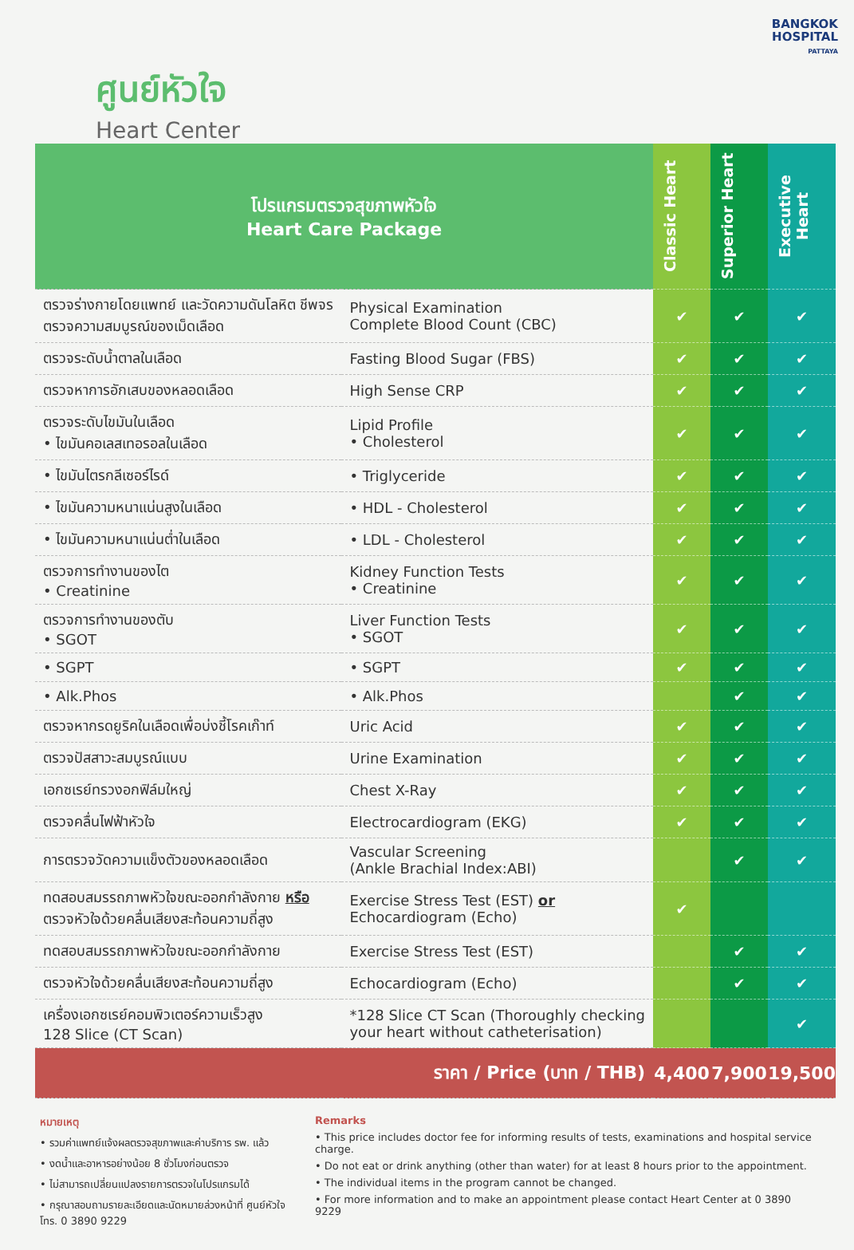BANGKOK
HOSPITAL
PATTAYA
ศูนย์หัวใจ
Heart Center
| โปรแกรมตรวจสุขภาพหัวใจ Heart Care Package | | Classic Heart | Superior Heart | Executive Heart |
| ตรวจร่างกายโดยแพทย์ และวัดความดันโลหิต ชีพจร ตรวจความสมบูรณ์ของเม็ดเลือด | Physical Examination Complete Blood Count (CBC) | ✔ | ✔ | ✔ |
| ตรวจระดับน้ำตาลในเลือด | Fasting Blood Sugar (FBS) | ✔ | ✔ | ✔ |
| ตรวจหาการอักเสบของหลอดเลือด | High Sense CRP | ✔ | ✔ | ✔ |
| ตรวจระดับไขมันในเลือด • ไขมันคอเลสเทอรอลในเลือด | Lipid Profile • Cholesterol | ✔ | ✔ | ✔ |
| • ไขมันไตรกลีเซอร์ไรด์ | • Triglyceride | ✔ | ✔ | ✔ |
| • ไขมันความหนาแน่นสูงในเลือด | • HDL - Cholesterol | ✔ | ✔ | ✔ |
| • ไขมันความหนาแน่นต่ำในเลือด | • LDL - Cholesterol | ✔ | ✔ | ✔ |
| ตรวจการทำงานของไต • Creatinine | Kidney Function Tests • Creatinine | ✔ | ✔ | ✔ |
| ตรวจการทำงานของตับ • SGOT | Liver Function Tests • SGOT | ✔ | ✔ | ✔ |
| • SGPT | • SGPT | ✔ | ✔ | ✔ |
| • Alk.Phos | • Alk.Phos | | ✔ | ✔ |
| ตรวจหากรดยูริคในเลือดเพื่อบ่งชี้โรคเก๊าท์ | Uric Acid | ✔ | ✔ | ✔ |
| ตรวจปัสสาวะสมบูรณ์แบบ | Urine Examination | ✔ | ✔ | ✔ |
| เอกซเรย์ทรวงอกฟิล์มใหญ่ | Chest X-Ray | ✔ | ✔ | ✔ |
| ตรวจคลื่นไฟฟ้าหัวใจ | Electrocardiogram (EKG) | ✔ | ✔ | ✔ |
| การตรวจวัดความแข็งตัวของหลอดเลือด | Vascular Screening (Ankle Brachial Index:ABI) | | ✔ | ✔ |
| ทดสอบสมรรถภาพหัวใจขณะออกกำลังกาย หรือ ตรวจหัวใจด้วยคลื่นเสียงสะท้อนความถี่สูง | Exercise Stress Test (EST) or Echocardiogram (Echo) | ✔ | | |
| ทดสอบสมรรถภาพหัวใจขณะออกกำลังกาย | Exercise Stress Test (EST) | | ✔ | ✔ |
| ตรวจหัวใจด้วยคลื่นเสียงสะท้อนความถี่สูง | Echocardiogram (Echo) | | ✔ | ✔ |
| เครื่องเอกซเรย์คอมพิวเตอร์ความเร็วสูง 128 Slice (CT Scan) | *128 Slice CT Scan (Thoroughly checking your heart without catheterisation) | | | ✔ |
| ราคา / Price (บาท / THB) | | 4,400 | 7,900 | 19,500 |
หมายเหตุ
• รวมค่าแพทย์แจ้งผลตรวจสุขภาพและค่าบริการ รพ. แล้ว
• งดน้ำและอาหารอย่างน้อย 8 ชั่วโมงก่อนตรวจ
• ไม่สามารถเปลี่ยนแปลงรายการตรวจในโปรแกรมได้
• กรุณาสอบถามรายละเอียดและนัดหมายล่วงหน้าที่ ศูนย์หัวใจ โทร. 0 3890 9229
Remarks
• This price includes doctor fee for informing results of tests, examinations and hospital service charge.
• Do not eat or drink anything (other than water) for at least 8 hours prior to the appointment.
• The individual items in the program cannot be changed.
• For more information and to make an appointment please contact Heart Center at 0 3890 9229